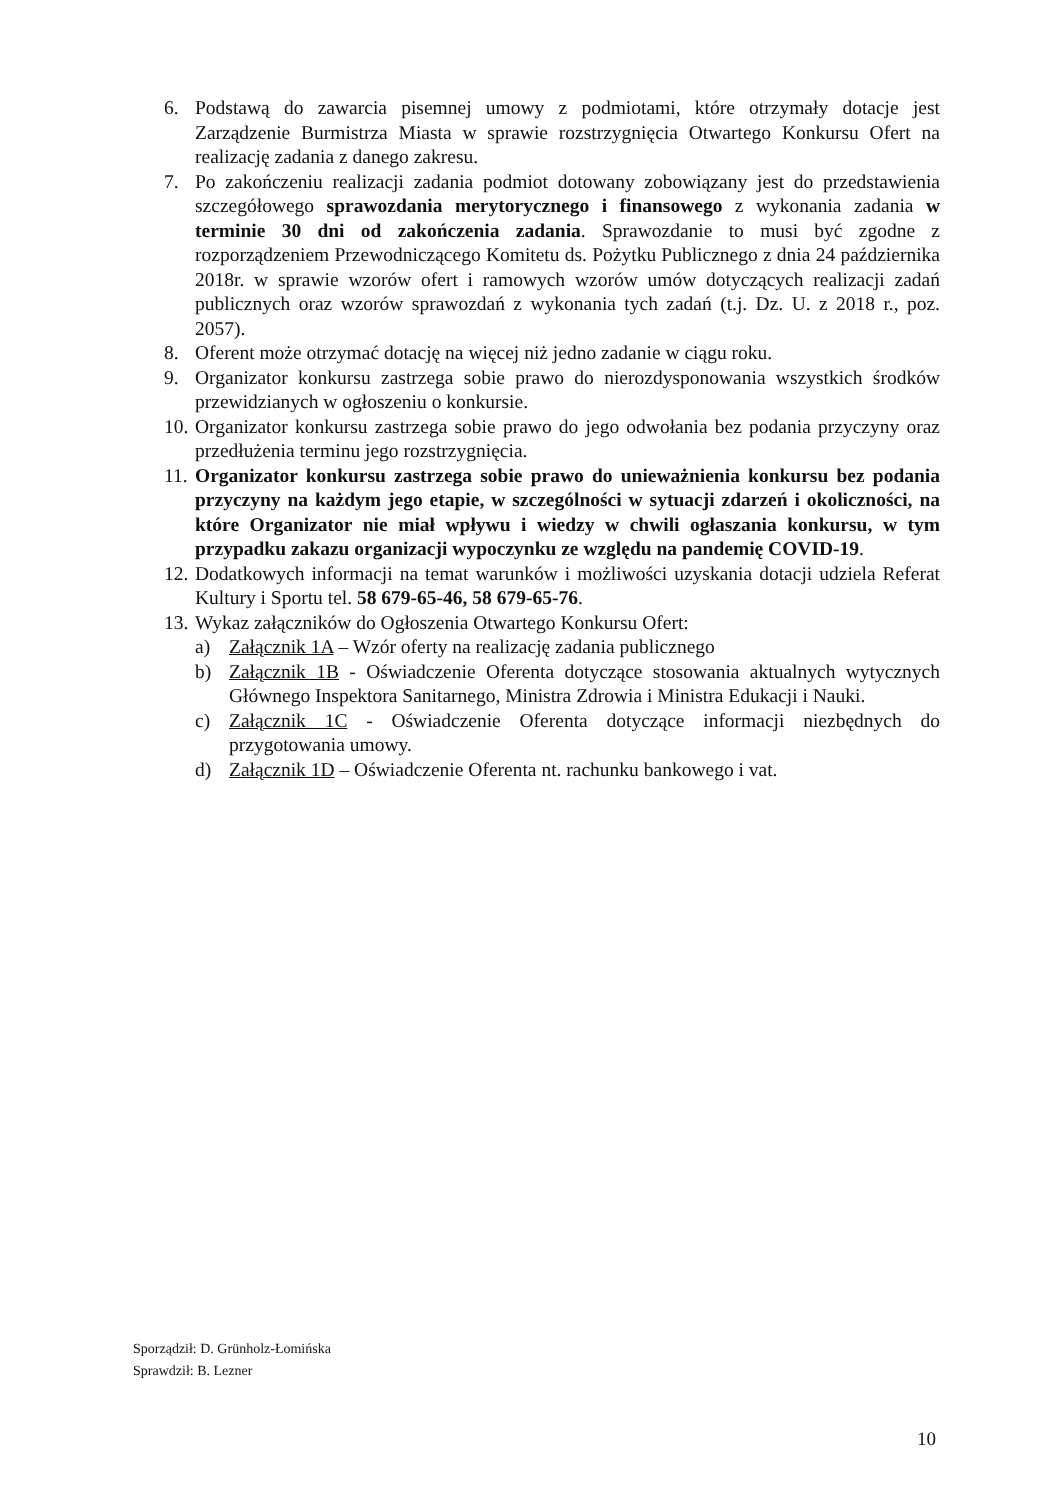6. Podstawą do zawarcia pisemnej umowy z podmiotami, które otrzymały dotacje jest Zarządzenie Burmistrza Miasta w sprawie rozstrzygnięcia Otwartego Konkursu Ofert na realizację zadania z danego zakresu.
7. Po zakończeniu realizacji zadania podmiot dotowany zobowiązany jest do przedstawienia szczegółowego sprawozdania merytorycznego i finansowego z wykonania zadania w terminie 30 dni od zakończenia zadania. Sprawozdanie to musi być zgodne z rozporządzeniem Przewodniczącego Komitetu ds. Pożytku Publicznego z dnia 24 października 2018r. w sprawie wzorów ofert i ramowych wzorów umów dotyczących realizacji zadań publicznych oraz wzorów sprawozdań z wykonania tych zadań (t.j. Dz. U. z 2018 r., poz. 2057).
8. Oferent może otrzymać dotację na więcej niż jedno zadanie w ciągu roku.
9. Organizator konkursu zastrzega sobie prawo do nierozdysponowania wszystkich środków przewidzianych w ogłoszeniu o konkursie.
10. Organizator konkursu zastrzega sobie prawo do jego odwołania bez podania przyczyny oraz przedłużenia terminu jego rozstrzygnięcia.
11. Organizator konkursu zastrzega sobie prawo do unieważnienia konkursu bez podania przyczyny na każdym jego etapie, w szczególności w sytuacji zdarzeń i okoliczności, na które Organizator nie miał wpływu i wiedzy w chwili ogłaszania konkursu, w tym przypadku zakazu organizacji wypoczynku ze względu na pandemię COVID-19.
12. Dodatkowych informacji na temat warunków i możliwości uzyskania dotacji udziela Referat Kultury i Sportu tel. 58 679-65-46, 58 679-65-76.
13. Wykaz załączników do Ogłoszenia Otwartego Konkursu Ofert:
a) Załącznik 1A – Wzór oferty na realizację zadania publicznego
b) Załącznik 1B - Oświadczenie Oferenta dotyczące stosowania aktualnych wytycznych Głównego Inspektora Sanitarnego, Ministra Zdrowia i Ministra Edukacji i Nauki.
c) Załącznik 1C - Oświadczenie Oferenta dotyczące informacji niezbędnych do przygotowania umowy.
d) Załącznik 1D – Oświadczenie Oferenta nt. rachunku bankowego i vat.
Sporządził: D. Grünholz-Łomińska
Sprawdził: B. Lezner
10